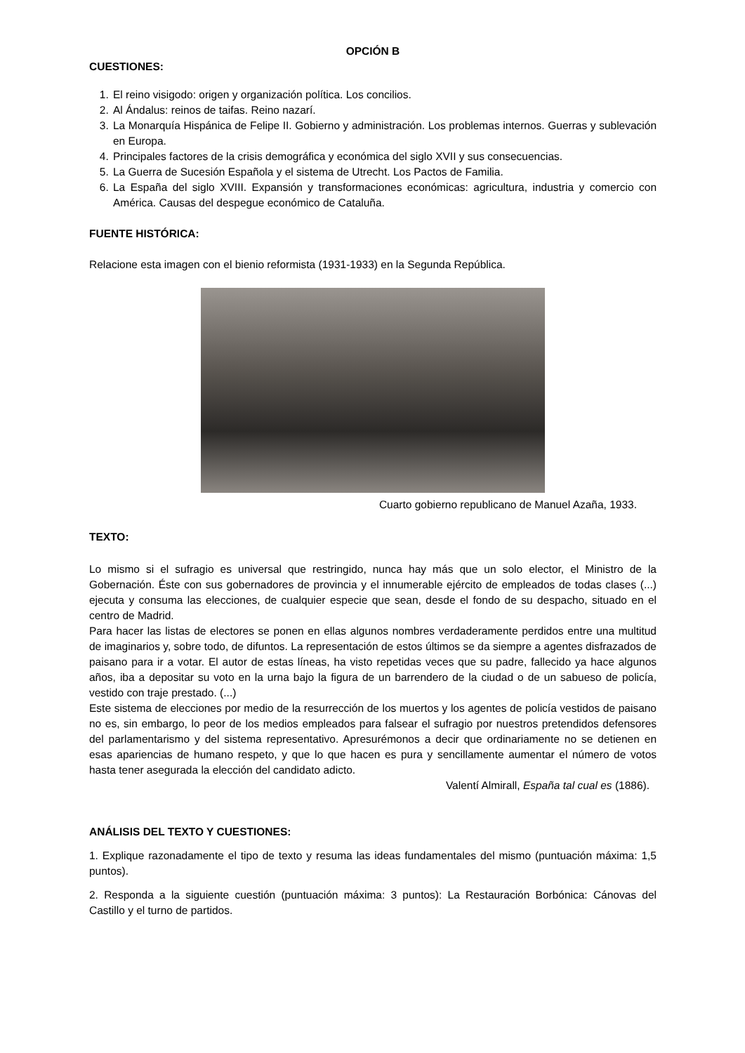OPCIÓN B
CUESTIONES:
1. El reino visigodo: origen y organización política. Los concilios.
2. Al Ándalus: reinos de taifas. Reino nazarí.
3. La Monarquía Hispánica de Felipe II. Gobierno y administración. Los problemas internos. Guerras y sublevación en Europa.
4. Principales factores de la crisis demográfica y económica del siglo XVII y sus consecuencias.
5. La Guerra de Sucesión Española y el sistema de Utrecht. Los Pactos de Familia.
6. La España del siglo XVIII. Expansión y transformaciones económicas: agricultura, industria y comercio con América. Causas del despegue económico de Cataluña.
FUENTE HISTÓRICA:
Relacione esta imagen con el bienio reformista (1931-1933) en la Segunda República.
Cuarto gobierno republicano de Manuel Azaña, 1933.
TEXTO:
Lo mismo si el sufragio es universal que restringido, nunca hay más que un solo elector, el Ministro de la Gobernación. Éste con sus gobernadores de provincia y el innumerable ejército de empleados de todas clases (...) ejecuta y consuma las elecciones, de cualquier especie que sean, desde el fondo de su despacho, situado en el centro de Madrid.
Para hacer las listas de electores se ponen en ellas algunos nombres verdaderamente perdidos entre una multitud de imaginarios y, sobre todo, de difuntos. La representación de estos últimos se da siempre a agentes disfrazados de paisano para ir a votar. El autor de estas líneas, ha visto repetidas veces que su padre, fallecido ya hace algunos años, iba a depositar su voto en la urna bajo la figura de un barrendero de la ciudad o de un sabueso de policía, vestido con traje prestado. (...)
Este sistema de elecciones por medio de la resurrección de los muertos y los agentes de policía vestidos de paisano no es, sin embargo, lo peor de los medios empleados para falsear el sufragio por nuestros pretendidos defensores del parlamentarismo y del sistema representativo. Apresurémonos a decir que ordinariamente no se detienen en esas apariencias de humano respeto, y que lo que hacen es pura y sencillamente aumentar el número de votos hasta tener asegurada la elección del candidato adicto.
Valentí Almirall, España tal cual es (1886).
ANÁLISIS DEL TEXTO Y CUESTIONES:
1. Explique razonadamente el tipo de texto y resuma las ideas fundamentales del mismo (puntuación máxima: 1,5 puntos).
2. Responda a la siguiente cuestión (puntuación máxima: 3 puntos): La Restauración Borbónica: Cánovas del Castillo y el turno de partidos.